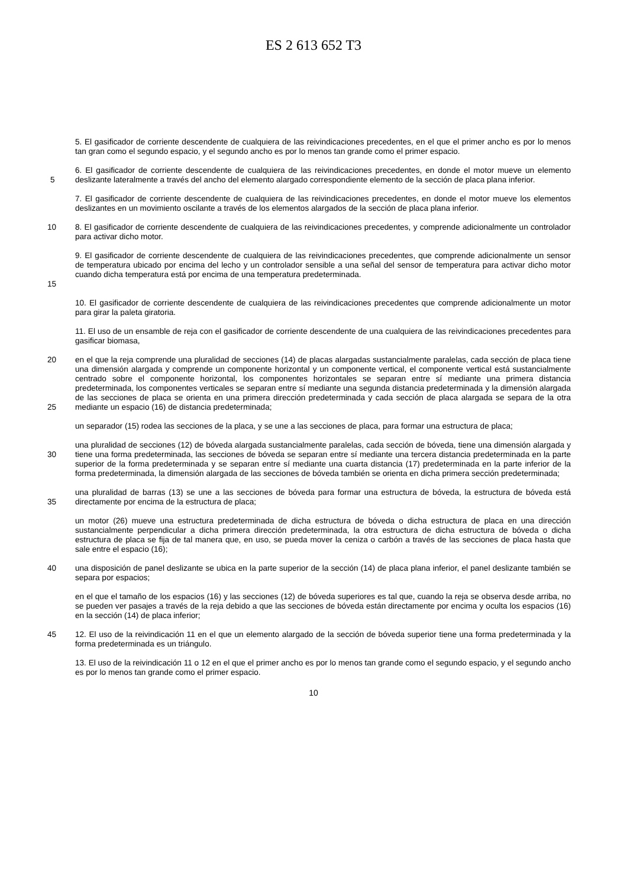ES 2 613 652 T3
5. El gasificador de corriente descendente de cualquiera de las reivindicaciones precedentes, en el que el primer ancho es por lo menos tan gran como el segundo espacio, y el segundo ancho es por lo menos tan grande como el primer espacio.
5 6. El gasificador de corriente descendente de cualquiera de las reivindicaciones precedentes, en donde el motor mueve un elemento deslizante lateralmente a través del ancho del elemento alargado correspondiente elemento de la sección de placa plana inferior.
7. El gasificador de corriente descendente de cualquiera de las reivindicaciones precedentes, en donde el motor mueve los elementos deslizantes en un movimiento oscilante a través de los elementos alargados de la sección de placa plana inferior.
10 8. El gasificador de corriente descendente de cualquiera de las reivindicaciones precedentes, y comprende adicionalmente un controlador para activar dicho motor.
15 9. El gasificador de corriente descendente de cualquiera de las reivindicaciones precedentes, que comprende adicionalmente un sensor de temperatura ubicado por encima del lecho y un controlador sensible a una señal del sensor de temperatura para activar dicho motor cuando dicha temperatura está por encima de una temperatura predeterminada.
10. El gasificador de corriente descendente de cualquiera de las reivindicaciones precedentes que comprende adicionalmente un motor para girar la paleta giratoria.
11. El uso de un ensamble de reja con el gasificador de corriente descendente de una cualquiera de las reivindicaciones precedentes para gasificar biomasa,
20
25
en el que la reja comprende una pluralidad de secciones (14) de placas alargadas sustancialmente paralelas, cada sección de placa tiene una dimensión alargada y comprende un componente horizontal y un componente vertical, el componente vertical está sustancialmente centrado sobre el componente horizontal, los componentes horizontales se separan entre sí mediante una primera distancia predeterminada, los componentes verticales se separan entre sí mediante una segunda distancia predeterminada y la dimensión alargada de las secciones de placa se orienta en una primera dirección predeterminada y cada sección de placa alargada se separa de la otra mediante un espacio (16) de distancia predeterminada;
un separador (15) rodea las secciones de la placa, y se une a las secciones de placa, para formar una estructura de placa;
30 una pluralidad de secciones (12) de bóveda alargada sustancialmente paralelas, cada sección de bóveda, tiene una dimensión alargada y tiene una forma predeterminada, las secciones de bóveda se separan entre sí mediante una tercera distancia predeterminada en la parte superior de la forma predeterminada y se separan entre sí mediante una cuarta distancia (17) predeterminada en la parte inferior de la forma predeterminada, la dimensión alargada de las secciones de bóveda también se orienta en dicha primera sección predeterminada;
35 una pluralidad de barras (13) se une a las secciones de bóveda para formar una estructura de bóveda, la estructura de bóveda está directamente por encima de la estructura de placa;
un motor (26) mueve una estructura predeterminada de dicha estructura de bóveda o dicha estructura de placa en una dirección sustancialmente perpendicular a dicha primera dirección predeterminada, la otra estructura de dicha estructura de bóveda o dicha estructura de placa se fija de tal manera que, en uso, se pueda mover la ceniza o carbón a través de las secciones de placa hasta que sale entre el espacio (16);
40 una disposición de panel deslizante se ubica en la parte superior de la sección (14) de placa plana inferior, el panel deslizante también se separa por espacios;
en el que el tamaño de los espacios (16) y las secciones (12) de bóveda superiores es tal que, cuando la reja se observa desde arriba, no se pueden ver pasajes a través de la reja debido a que las secciones de bóveda están directamente por encima y oculta los espacios (16) en la sección (14) de placa inferior;
45 12. El uso de la reivindicación 11 en el que un elemento alargado de la sección de bóveda superior tiene una forma predeterminada y la forma predeterminada es un triángulo.
13. El uso de la reivindicación 11 o 12 en el que el primer ancho es por lo menos tan grande como el segundo espacio, y el segundo ancho es por lo menos tan grande como el primer espacio.
10